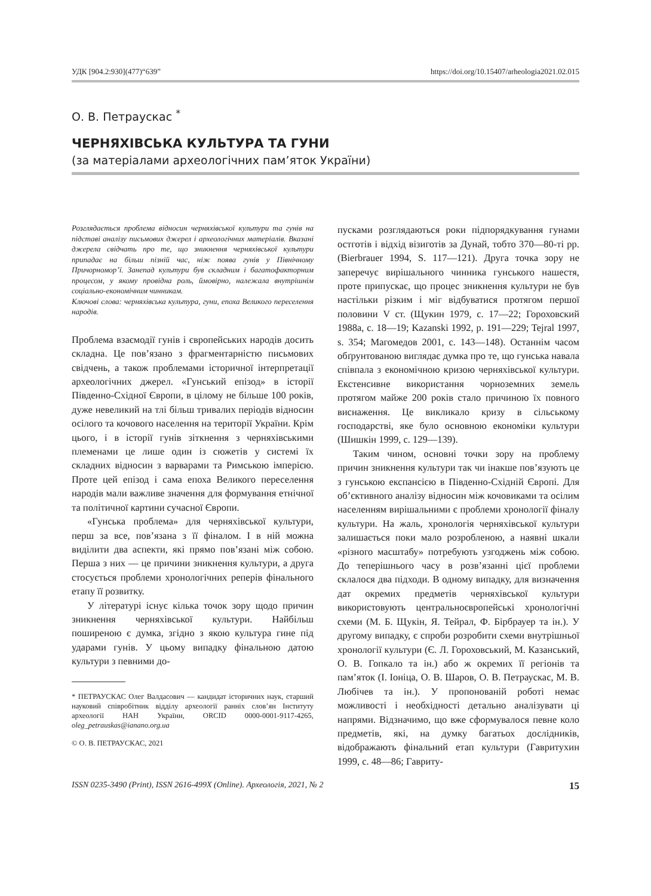УДК [904.2:930](477)“639” https://doi.org/10.15407/arheologia2021.02.015
О. В. Петраускас <sup>*</sup>
ЧЕРНЯХІВСЬКА КУЛЬТУРА ТА ГУНИ
(за матеріалами археологічних пам’яток України)
Розглядається проблема відносин черняхівської культури та гунів на підставі аналізу письмових джерел і археологічних матеріалів. Вказані джерела свідчать про те, що зникнення черняхівської культури припадає на більш пізній час, ніж поява гунів у Північному Причорномор’ї. Занепад культури був складним і багатофакторним процесом, у якому провідна роль, ймовірно, належала внутрішнім соціально-економічним чинникам.
Ключові слова: черняхівська культура, гуни, епоха Великого переселення народів.
Проблема взаємодії гунів і європейських народів досить складна. Це пов’язано з фрагментарністю письмових свідчень, а також проблемами історичної інтерпретації археологічних джерел. «Гунський епізод» в історії Південно-Східної Європи, в цілому не більше 100 років, дуже невеликий на тлі більш тривалих періодів відносин осілого та кочового населення на території України. Крім цього, і в історії гунів зіткнення з черняхівськими племенами це лише один із сюжетів у системі їх складних відносин з варварами та Римською імперією. Проте цей епізод і сама епоха Великого переселення народів мали важливе значення для формування етнічної та політичної картини сучасної Європи.
«Гунська проблема» для черняхівської культури, перш за все, пов’язана з її фіналом. І в ній можна виділити два аспекти, які прямо пов’язані між собою. Перша з них — це причини зникнення культури, а друга стосується проблеми хронологічних реперів фінального етапу її розвитку.
У літературі існує кілька точок зору щодо причин зникнення черняхівської культури. Найбільш поширеною є думка, згідно з якою культура гине під ударами гунів. У цьому випадку фінальною датою культури з певними до-
* ПЕТРАУСКАС Олег Валдасович — кандидат історичних наук, старший науковий співробітник відділу археології ранніх слов’ян Інституту археології НАН України, ORCID 0000-0001-9117-4265, oleg_petrauskas@ianano.org.ua
© О. В. ПЕТРАУСКАС, 2021
пусками розглядаються роки підпорядкування гунами остготів і відхід візиготів за Дунай, тобто 370—80-ті рр. (Bierbrauer 1994, S. 117—121). Друга точка зору не заперечує вирішального чинника гунського нашестя, проте припускає, що процес зникнення культури не був настільки різким і міг відбуватися протягом першої половини V ст. (Щукин 1979, с. 17—22; Гороховский 1988а, с. 18—19; Kazanski 1992, p. 191—229; Tejral 1997, s. 354; Магомедов 2001, с. 143—148). Останнім часом обґрунтованою виглядає думка про те, що гунська навала співпала з економічною кризою черняхівської культури. Екстенсивне використання чорноземних земель протягом майже 200 років стало причиною їх повного виснаження. Це викликало кризу в сільському господарстві, яке було основною економіки культури (Шишкін 1999, с. 129—139).
Таким чином, основні точки зору на проблему причин зникнення культури так чи інакше пов’язують це з гунською експансією в Південно-Східній Європі. Для об’єктивного аналізу відносин між кочовиками та осілим населенням вирішальними є проблеми хронології фіналу культури. На жаль, хронологія черняхівської культури залишається поки мало розробленою, а наявні шкали «різного масштабу» потребують узгоджень між собою. До теперішнього часу в розв’язанні цієї проблеми склалося два підходи. В одному випадку, для визначення дат окремих предметів черняхівської культури використовують центральноєвропейські хронологічні схеми (М. Б. Щукін, Я. Тейрал, Ф. Бірбрауер та ін.). У другому випадку, є спроби розробити схеми внутрішньої хронології культури (Є. Л. Гороховський, М. Казанський, О. В. Гопкало та ін.) або ж окремих її регіонів та пам’яток (І. Іоніца, О. В. Шаров, О. В. Петраускас, М. В. Любічев та ін.). У пропонованій роботі немає можливості і необхідності детально аналізувати ці напрями. Відзначимо, що вже сформувалося певне коло предметів, які, на думку багатьох дослідників, відображають фінальний етап культури (Гавритухин 1999, с. 48—86; Гавриту-
ISSN 0235-3490 (Print), ISSN 2616-499X (Online). Археологія, 2021, № 2 15